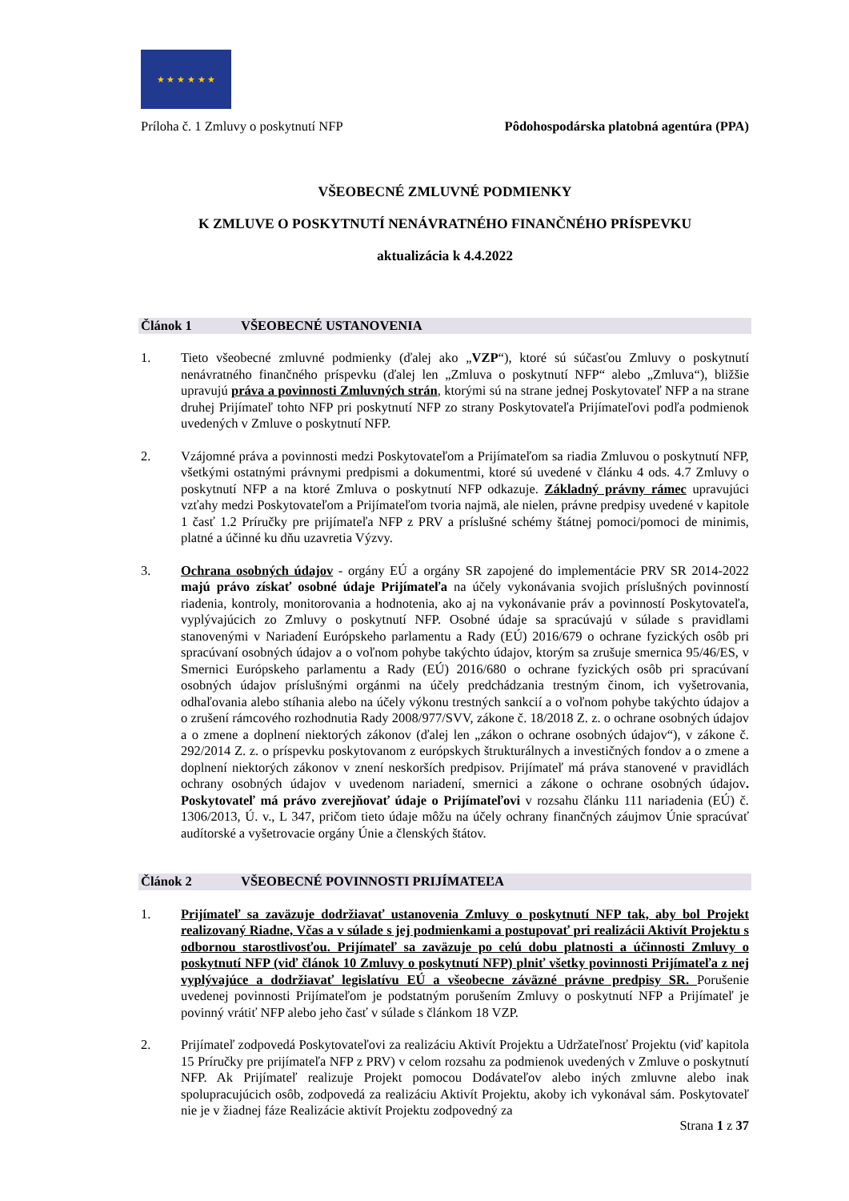★ ★ ★ ★ ★ ★
Príloha č. 1 Zmluvy o poskytnutí NFP Pôdohospodárska platobná agentúra (PPA)
VŠEOBECNÉ ZMLUVNÉ PODMIENKY
K ZMLUVE O POSKYTNUTÍ NENÁVRATNÉHO FINANČNÉHO PRÍSPEVKU
aktualizácia k 4.4.2022
Článok 1 VŠEOBECNÉ USTANOVENIA
1. Tieto všeobecné zmluvné podmienky (ďalej ako „VZP“), ktoré sú súčasťou Zmluvy o poskytnutí nenávratného finančného príspevku (ďalej len „Zmluva o poskytnutí NFP“ alebo „Zmluva“), bližšie upravujú práva a povinnosti Zmluvných strán, ktorými sú na strane jednej Poskytovateľ NFP a na strane druhej Prijímateľ tohto NFP pri poskytnutí NFP zo strany Poskytovateľa Prijímateľovi podľa podmienok uvedených v Zmluve o poskytnutí NFP.
2. Vzájomné práva a povinnosti medzi Poskytovateľom a Prijímateľom sa riadia Zmluvou o poskytnutí NFP, všetkými ostatnými právnymi predpismi a dokumentmi, ktoré sú uvedené v článku 4 ods. 4.7 Zmluvy o poskytnutí NFP a na ktoré Zmluva o poskytnutí NFP odkazuje. Základný právny rámec upravujúci vzťahy medzi Poskytovateľom a Prijímateľom tvoria najmä, ale nielen, právne predpisy uvedené v kapitole 1 časť 1.2 Príručky pre prijímateľa NFP z PRV a príslušné schémy štátnej pomoci/pomoci de minimis, platné a účinné ku dňu uzavretia Výzvy.
3. Ochrana osobných údajov - orgány EÚ a orgány SR zapojené do implementácie PRV SR 2014-2022 majú právo získať osobné údaje Prijímateľa na účely vykonávania svojich príslušných povinností riadenia, kontroly, monitorovania a hodnotenia, ako aj na vykonávanie práv a povinností Poskytovateľa, vyplývajúcich zo Zmluvy o poskytnutí NFP. Osobné údaje sa spracúvajú v súlade s pravidlami stanovenými v Nariadení Európskeho parlamentu a Rady (EÚ) 2016/679 o ochrane fyzických osôb pri spracúvaní osobných údajov a o voľnom pohybe takýchto údajov, ktorým sa zrušuje smernica 95/46/ES, v Smernici Európskeho parlamentu a Rady (EÚ) 2016/680 o ochrane fyzických osôb pri spracúvaní osobných údajov príslušnými orgánmi na účely predchádzania trestným činom, ich vyšetrovania, odhaľovania alebo stíhania alebo na účely výkonu trestných sankcií a o voľnom pohybe takýchto údajov a o zrušení rámcového rozhodnutia Rady 2008/977/SVV, zákone č. 18/2018 Z. z. o ochrane osobných údajov a o zmene a doplnení niektorých zákonov (ďalej len „zákon o ochrane osobných údajov“), v zákone č. 292/2014 Z. z. o príspevku poskytovanom z európskych štrukturálnych a investičných fondov a o zmene a doplnení niektorých zákonov v znení neskorších predpisov. Prijímateľ má práva stanovené v pravidlách ochrany osobných údajov v uvedenom nariadení, smernici a zákone o ochrane osobných údajov. Poskytovateľ má právo zverejňovať údaje o Prijímateľovi v rozsahu článku 111 nariadenia (EÚ) č. 1306/2013, Ú. v., L 347, pričom tieto údaje môžu na účely ochrany finančných záujmov Únie spracúvať audítorské a vyšetrovacie orgány Únie a členských štátov.
Článok 2 VŠEOBECNÉ POVINNOSTI PRIJÍMATEĽA
1. Prijímateľ sa zaväzuje dodržiavať ustanovenia Zmluvy o poskytnutí NFP tak, aby bol Projekt realizovaný Riadne, Včas a v súlade s jej podmienkami a postupovať pri realizácii Aktivít Projektu s odbornou starostlivosťou. Prijímateľ sa zaväzuje po celú dobu platnosti a účinnosti Zmluvy o poskytnutí NFP (viď článok 10 Zmluvy o poskytnutí NFP) plniť všetky povinnosti Prijímateľa z nej vyplývajúce a dodržiavať legislatívu EÚ a všeobecne záväzné právne predpisy SR. Porušenie uvedenej povinnosti Prijímateľom je podstatným porušením Zmluvy o poskytnutí NFP a Prijímateľ je povinný vrátiť NFP alebo jeho časť v súlade s článkom 18 VZP.
2. Prijímateľ zodpovedá Poskytovateľovi za realizáciu Aktivít Projektu a Udržateľnosť Projektu (viď kapitola 15 Príručky pre prijímateľa NFP z PRV) v celom rozsahu za podmienok uvedených v Zmluve o poskytnutí NFP. Ak Prijímateľ realizuje Projekt pomocou Dodávateľov alebo iných zmluvne alebo inak spolupracujúcich osôb, zodpovedá za realizáciu Aktivít Projektu, akoby ich vykonával sám. Poskytovateľ nie je v žiadnej fáze Realizácie aktivít Projektu zodpovedný za
Strana 1 z 37